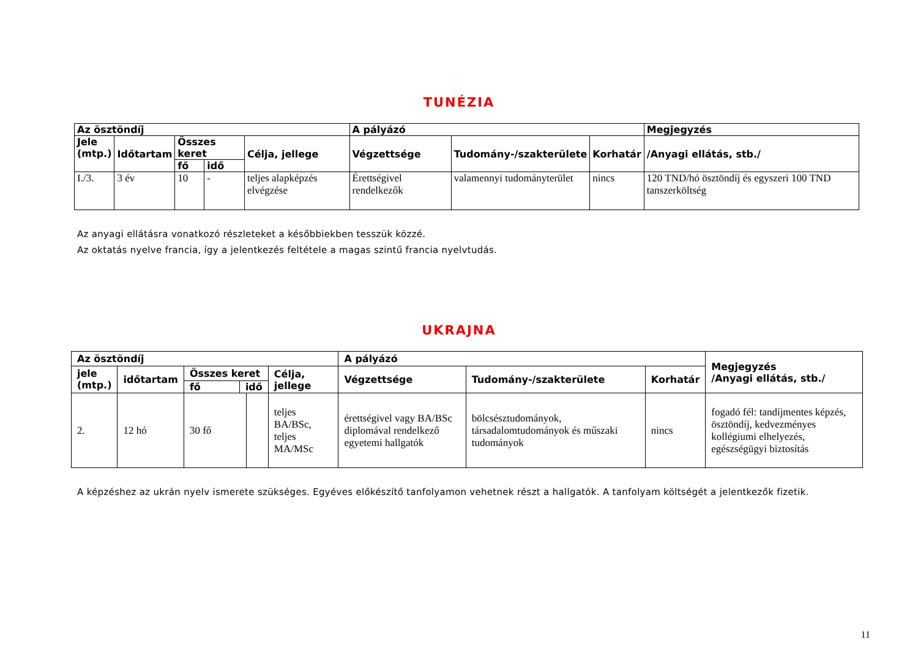TUNÉZIA
| Az ösztöndíj | | | | | A pályázó | | | Megjegyzés |
| --- | --- | --- | --- | --- | --- | --- | --- | --- |
| Jele (mtp.) | Időtartam | Összes keret | | Célja, jellege | Végzettsége | Tudomány-/szakterülete | Korhatár | /Anyagi ellátás, stb./ |
| | | fő | idő | | | | | |
| I./3. | 3 év | 10 | - | teljes alapképzés elvégzése | Érettségivel rendelkezők | valamennyi tudományterület | nincs | 120 TND/hó ösztöndíj és egyszeri 100 TND tanszerköltség |
Az anyagi ellátásra vonatkozó részleteket a későbbiekben tesszük közzé.
Az oktatás nyelve francia, így a jelentkezés feltétele a magas szintű francia nyelvtudás.
UKRAJNA
| Az ösztöndíj | | | | | A pályázó | | | Megjegyzés /Anyagi ellátás, stb./ |
| --- | --- | --- | --- | --- | --- | --- | --- | --- |
| jele (mtp.) | időtartam | Összes keret fő idő | | Célja, jellege | Végzettsége | Tudomány-/szakterülete | Korhatár | |
| 2. | 12 hó | 30 fő | | teljes BA/BSc, teljes MA/MSc | érettségivel vagy BA/BSc diplomával rendelkező egyetemi hallgatók | bölcsésztudományok, társadalomtudományok és műszaki tudományok | nincs | fogadó fél: tandíjmentes képzés, ösztöndíj, kedvezményes kollégiumi elhelyezés, egészségügyi biztosítás |
A képzéshez az ukrán nyelv ismerete szükséges. Egyéves előkészítő tanfolyamon vehetnek részt a hallgatók. A tanfolyam költségét a jelentkezők fizetik.
11